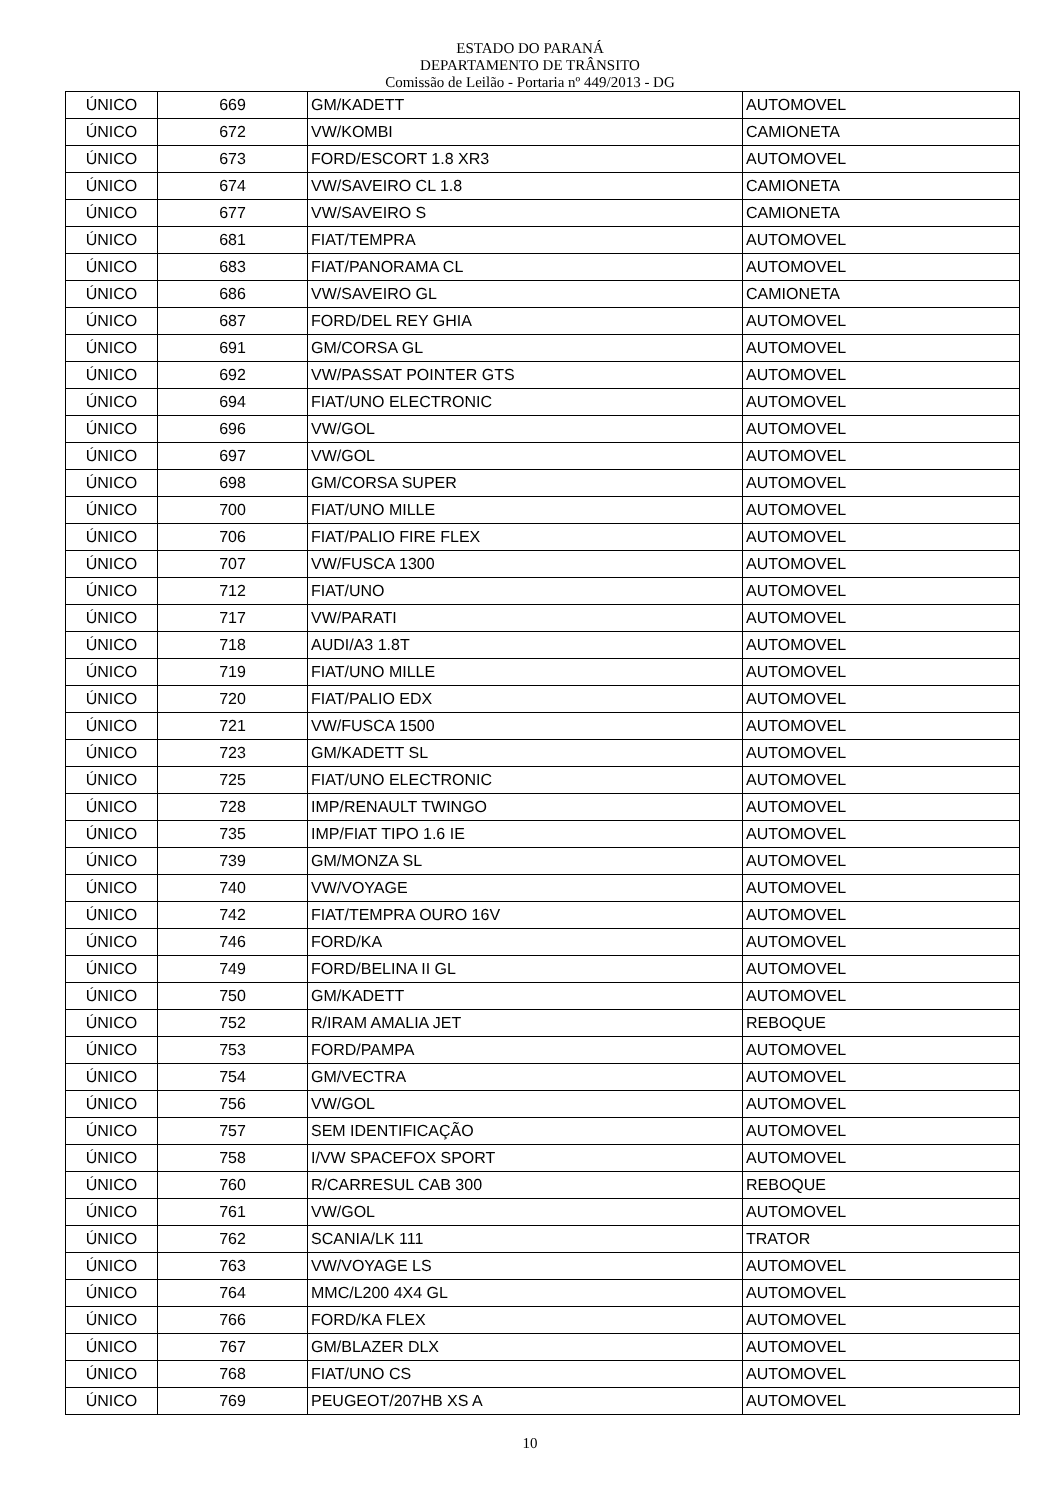ESTADO DO PARANÁ
DEPARTAMENTO DE TRÂNSITO
Comissão de Leilão - Portaria nº 449/2013 - DG
| ÚNICO | 669 | GM/KADETT | AUTOMOVEL |
| ÚNICO | 672 | VW/KOMBI | CAMIONETA |
| ÚNICO | 673 | FORD/ESCORT 1.8 XR3 | AUTOMOVEL |
| ÚNICO | 674 | VW/SAVEIRO CL 1.8 | CAMIONETA |
| ÚNICO | 677 | VW/SAVEIRO S | CAMIONETA |
| ÚNICO | 681 | FIAT/TEMPRA | AUTOMOVEL |
| ÚNICO | 683 | FIAT/PANORAMA CL | AUTOMOVEL |
| ÚNICO | 686 | VW/SAVEIRO GL | CAMIONETA |
| ÚNICO | 687 | FORD/DEL REY GHIA | AUTOMOVEL |
| ÚNICO | 691 | GM/CORSA GL | AUTOMOVEL |
| ÚNICO | 692 | VW/PASSAT POINTER GTS | AUTOMOVEL |
| ÚNICO | 694 | FIAT/UNO ELECTRONIC | AUTOMOVEL |
| ÚNICO | 696 | VW/GOL | AUTOMOVEL |
| ÚNICO | 697 | VW/GOL | AUTOMOVEL |
| ÚNICO | 698 | GM/CORSA SUPER | AUTOMOVEL |
| ÚNICO | 700 | FIAT/UNO MILLE | AUTOMOVEL |
| ÚNICO | 706 | FIAT/PALIO FIRE FLEX | AUTOMOVEL |
| ÚNICO | 707 | VW/FUSCA 1300 | AUTOMOVEL |
| ÚNICO | 712 | FIAT/UNO | AUTOMOVEL |
| ÚNICO | 717 | VW/PARATI | AUTOMOVEL |
| ÚNICO | 718 | AUDI/A3 1.8T | AUTOMOVEL |
| ÚNICO | 719 | FIAT/UNO MILLE | AUTOMOVEL |
| ÚNICO | 720 | FIAT/PALIO EDX | AUTOMOVEL |
| ÚNICO | 721 | VW/FUSCA 1500 | AUTOMOVEL |
| ÚNICO | 723 | GM/KADETT SL | AUTOMOVEL |
| ÚNICO | 725 | FIAT/UNO ELECTRONIC | AUTOMOVEL |
| ÚNICO | 728 | IMP/RENAULT TWINGO | AUTOMOVEL |
| ÚNICO | 735 | IMP/FIAT TIPO 1.6 IE | AUTOMOVEL |
| ÚNICO | 739 | GM/MONZA SL | AUTOMOVEL |
| ÚNICO | 740 | VW/VOYAGE | AUTOMOVEL |
| ÚNICO | 742 | FIAT/TEMPRA OURO 16V | AUTOMOVEL |
| ÚNICO | 746 | FORD/KA | AUTOMOVEL |
| ÚNICO | 749 | FORD/BELINA II GL | AUTOMOVEL |
| ÚNICO | 750 | GM/KADETT | AUTOMOVEL |
| ÚNICO | 752 | R/IRAM AMALIA JET | REBOQUE |
| ÚNICO | 753 | FORD/PAMPA | AUTOMOVEL |
| ÚNICO | 754 | GM/VECTRA | AUTOMOVEL |
| ÚNICO | 756 | VW/GOL | AUTOMOVEL |
| ÚNICO | 757 | SEM IDENTIFICAÇÃO | AUTOMOVEL |
| ÚNICO | 758 | I/VW SPACEFOX SPORT | AUTOMOVEL |
| ÚNICO | 760 | R/CARRESUL CAB 300 | REBOQUE |
| ÚNICO | 761 | VW/GOL | AUTOMOVEL |
| ÚNICO | 762 | SCANIA/LK 111 | TRATOR |
| ÚNICO | 763 | VW/VOYAGE LS | AUTOMOVEL |
| ÚNICO | 764 | MMC/L200 4X4 GL | AUTOMOVEL |
| ÚNICO | 766 | FORD/KA FLEX | AUTOMOVEL |
| ÚNICO | 767 | GM/BLAZER DLX | AUTOMOVEL |
| ÚNICO | 768 | FIAT/UNO CS | AUTOMOVEL |
| ÚNICO | 769 | PEUGEOT/207HB XS A | AUTOMOVEL |
10